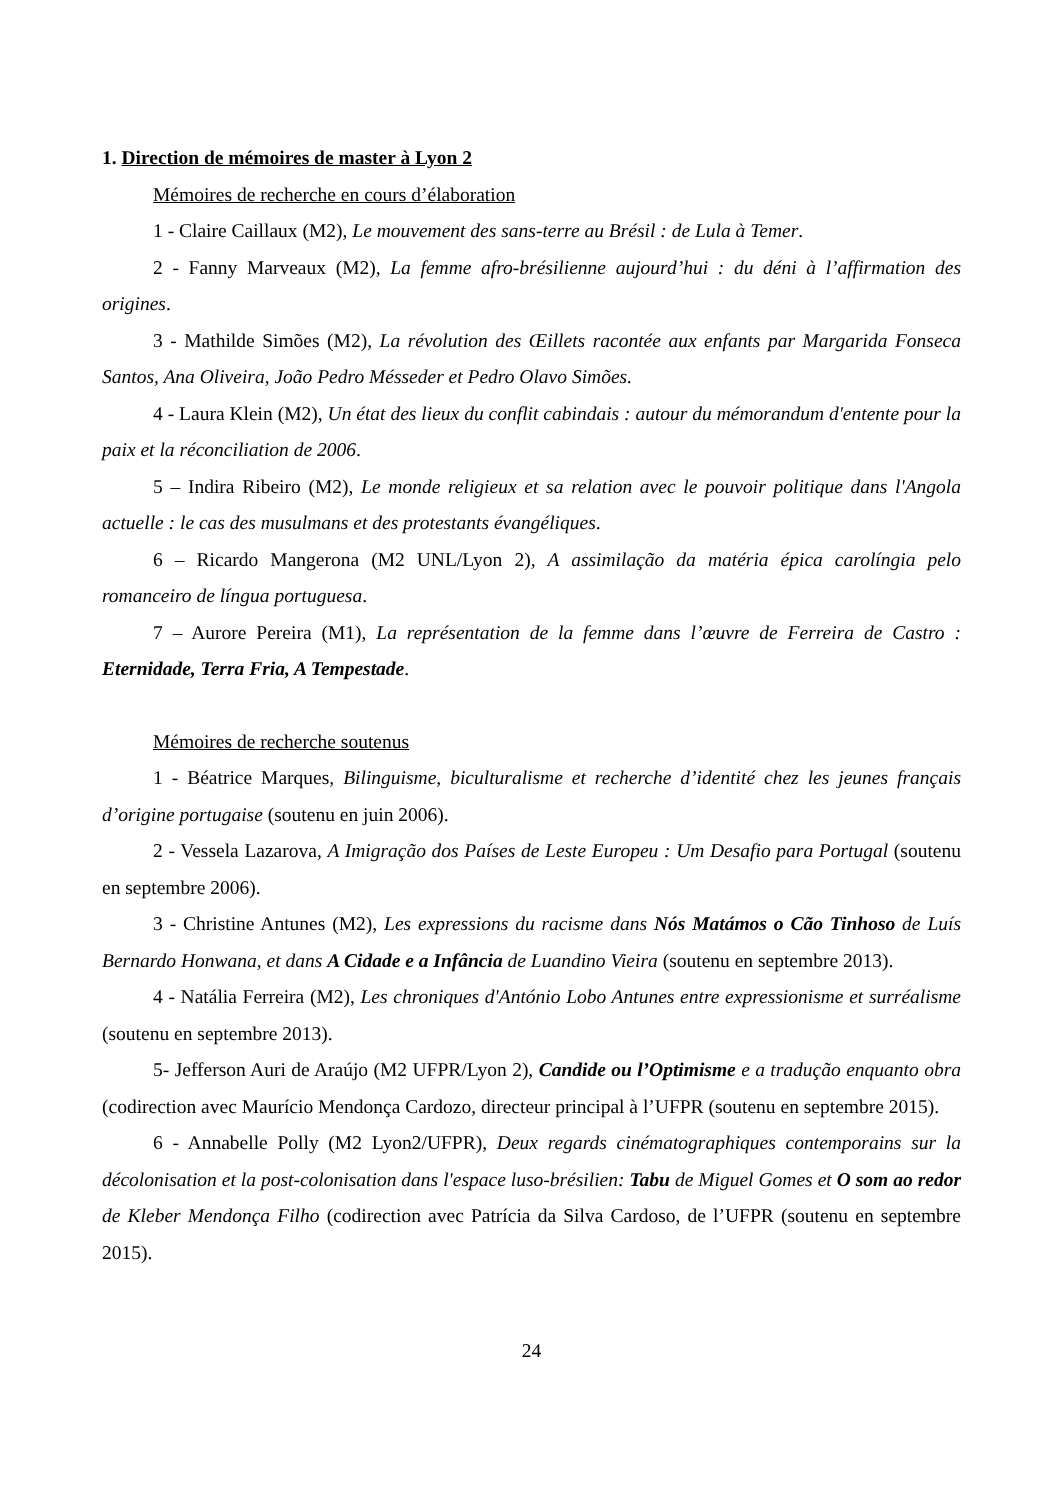1. Direction de mémoires de master à Lyon 2
Mémoires de recherche en cours d’élaboration
1 - Claire Caillaux (M2), Le mouvement des sans-terre au Brésil : de Lula à Temer.
2 - Fanny Marveaux (M2), La femme afro-brésilienne aujourd’hui : du déni à l’affirmation des origines.
3 - Mathilde Simões (M2), La révolution des Œillets racontée aux enfants par Margarida Fonseca Santos, Ana Oliveira, João Pedro Mésseder et Pedro Olavo Simões.
4 - Laura Klein (M2), Un état des lieux du conflit cabindais : autour du mémorandum d'entente pour la paix et la réconciliation de 2006.
5 – Indira Ribeiro (M2), Le monde religieux et sa relation avec le pouvoir politique dans l'Angola actuelle : le cas des musulmans et des protestants évangéliques.
6 – Ricardo Mangerona (M2 UNL/Lyon 2), A assimilação da matéria épica carolíngia pelo romanceiro de língua portuguesa.
7 – Aurore Pereira (M1), La représentation de la femme dans l’œuvre de Ferreira de Castro : Eternidade, Terra Fria, A Tempestade.
Mémoires de recherche soutenus
1 - Béatrice Marques, Bilinguisme, biculturalisme et recherche d’identité chez les jeunes français d’origine portugaise (soutenu en juin 2006).
2 - Vessela Lazarova, A Imigração dos Países de Leste Europeu : Um Desafio para Portugal (soutenu en septembre 2006).
3 - Christine Antunes (M2), Les expressions du racisme dans Nós Matámos o Cão Tinhoso de Luís Bernardo Honwana, et dans A Cidade e a Infância de Luandino Vieira (soutenu en septembre 2013).
4 - Natália Ferreira (M2), Les chroniques d'António Lobo Antunes entre expressionisme et surréalisme (soutenu en septembre 2013).
5- Jefferson Auri de Araújo (M2 UFPR/Lyon 2), Candide ou l’Optimisme e a tradução enquanto obra (codirection avec Maurício Mendonça Cardozo, directeur principal à l’UFPR (soutenu en septembre 2015).
6 - Annabelle Polly (M2 Lyon2/UFPR), Deux regards cinématographiques contemporains sur la décolonisation et la post-colonisation dans l'espace luso-brésilien: Tabu de Miguel Gomes et O som ao redor de Kleber Mendonça Filho (codirection avec Patrícia da Silva Cardoso, de l’UFPR (soutenu en septembre 2015).
24